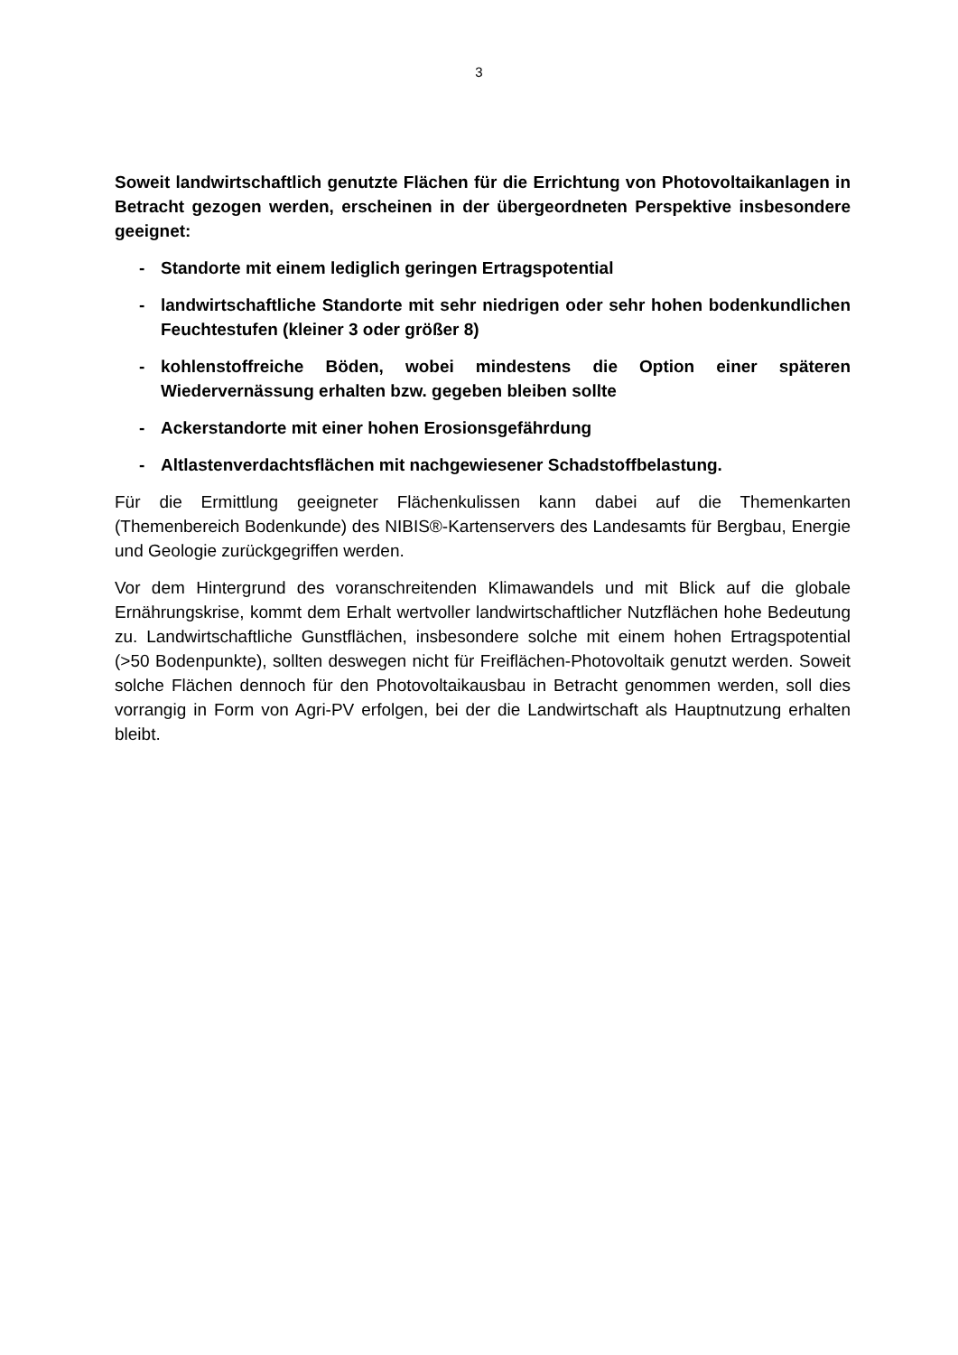3
Soweit landwirtschaftlich genutzte Flächen für die Errichtung von Photovoltaikanlagen in Betracht gezogen werden, erscheinen in der übergeordneten Perspektive insbesondere geeignet:
- Standorte mit einem lediglich geringen Ertragspotential
- landwirtschaftliche Standorte mit sehr niedrigen oder sehr hohen bodenkundlichen Feuchtestufen (kleiner 3 oder größer 8)
- kohlenstoffreiche Böden, wobei mindestens die Option einer späteren Wiedervernässung erhalten bzw. gegeben bleiben sollte
- Ackerstandorte mit einer hohen Erosionsgefährdung
- Altlastenverdachtsflächen mit nachgewiesener Schadstoffbelastung.
Für die Ermittlung geeigneter Flächenkulissen kann dabei auf die Themenkarten (Themenbereich Bodenkunde) des NIBIS®-Kartenservers des Landesamts für Bergbau, Energie und Geologie zurückgegriffen werden.
Vor dem Hintergrund des voranschreitenden Klimawandels und mit Blick auf die globale Ernährungskrise, kommt dem Erhalt wertvoller landwirtschaftlicher Nutzflächen hohe Bedeutung zu. Landwirtschaftliche Gunstflächen, insbesondere solche mit einem hohen Ertragspotential (>50 Bodenpunkte), sollten deswegen nicht für Freiflächen-Photovoltaik genutzt werden. Soweit solche Flächen dennoch für den Photovoltaikausbau in Betracht genommen werden, soll dies vorrangig in Form von Agri-PV erfolgen, bei der die Landwirtschaft als Hauptnutzung erhalten bleibt.